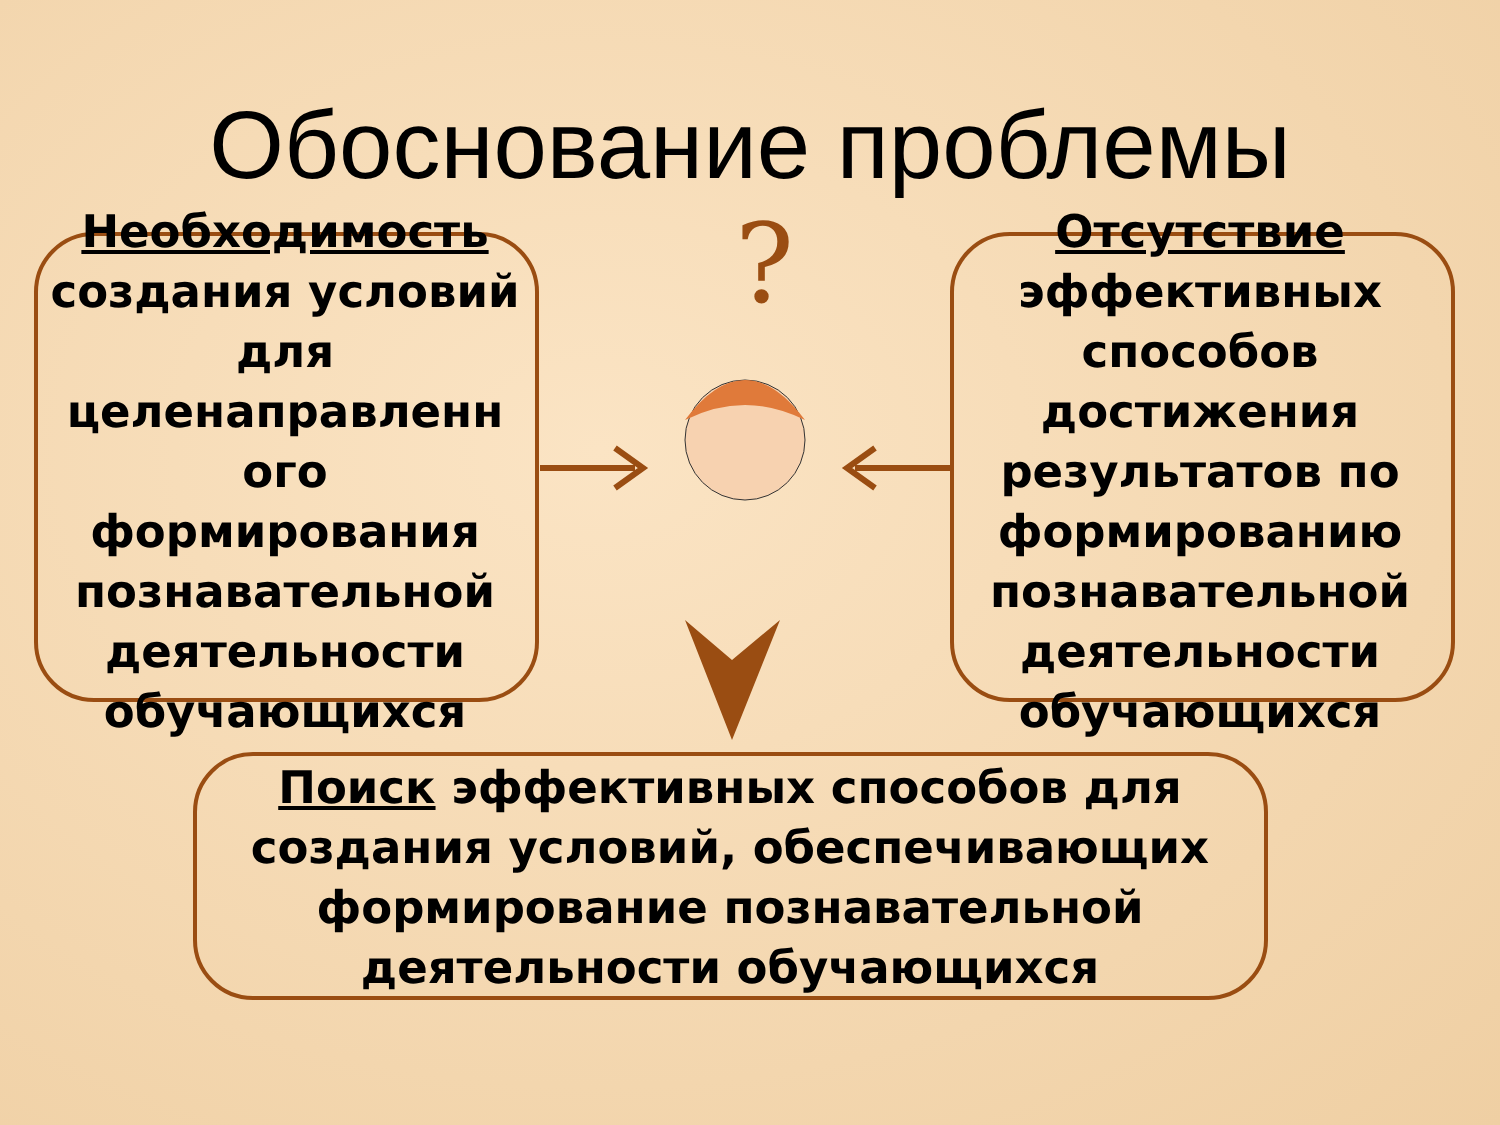Обоснование проблемы
Необходимость создания условий для целенаправленн ого формирования познавательной деятельности обучающихся
Отсутствие эффективных способов достижения результатов по формированию познавательной деятельности обучающихся
?
Поиск эффективных способов для создания условий, обеспечивающих формирование познавательной деятельности обучающихся